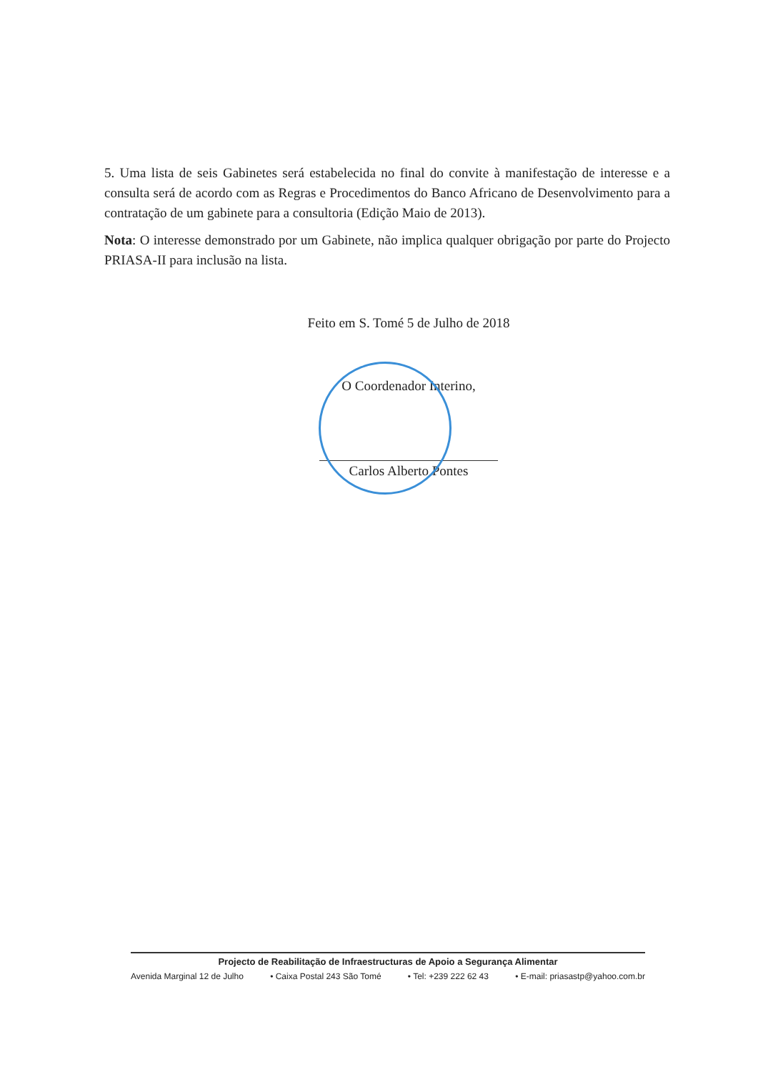5. Uma lista de seis Gabinetes será estabelecida no final do convite à manifestação de interesse e a consulta será de acordo com as Regras e Procedimentos do Banco Africano de Desenvolvimento para a contratação de um gabinete para a consultoria (Edição Maio de 2013).
Nota: O interesse demonstrado por um Gabinete, não implica qualquer obrigação por parte do Projecto PRIASA-II para inclusão na lista.
Feito em S. Tomé 5 de Julho de 2018
O Coordenador Interino,
Carlos Alberto Pontes
Projecto de Reabilitação de Infraestructuras de Apoio a Segurança Alimentar
Avenida Marginal 12 de Julho • Caixa Postal 243 São Tomé • Tel: +239 222 62 43 • E-mail: priasastp@yahoo.com.br